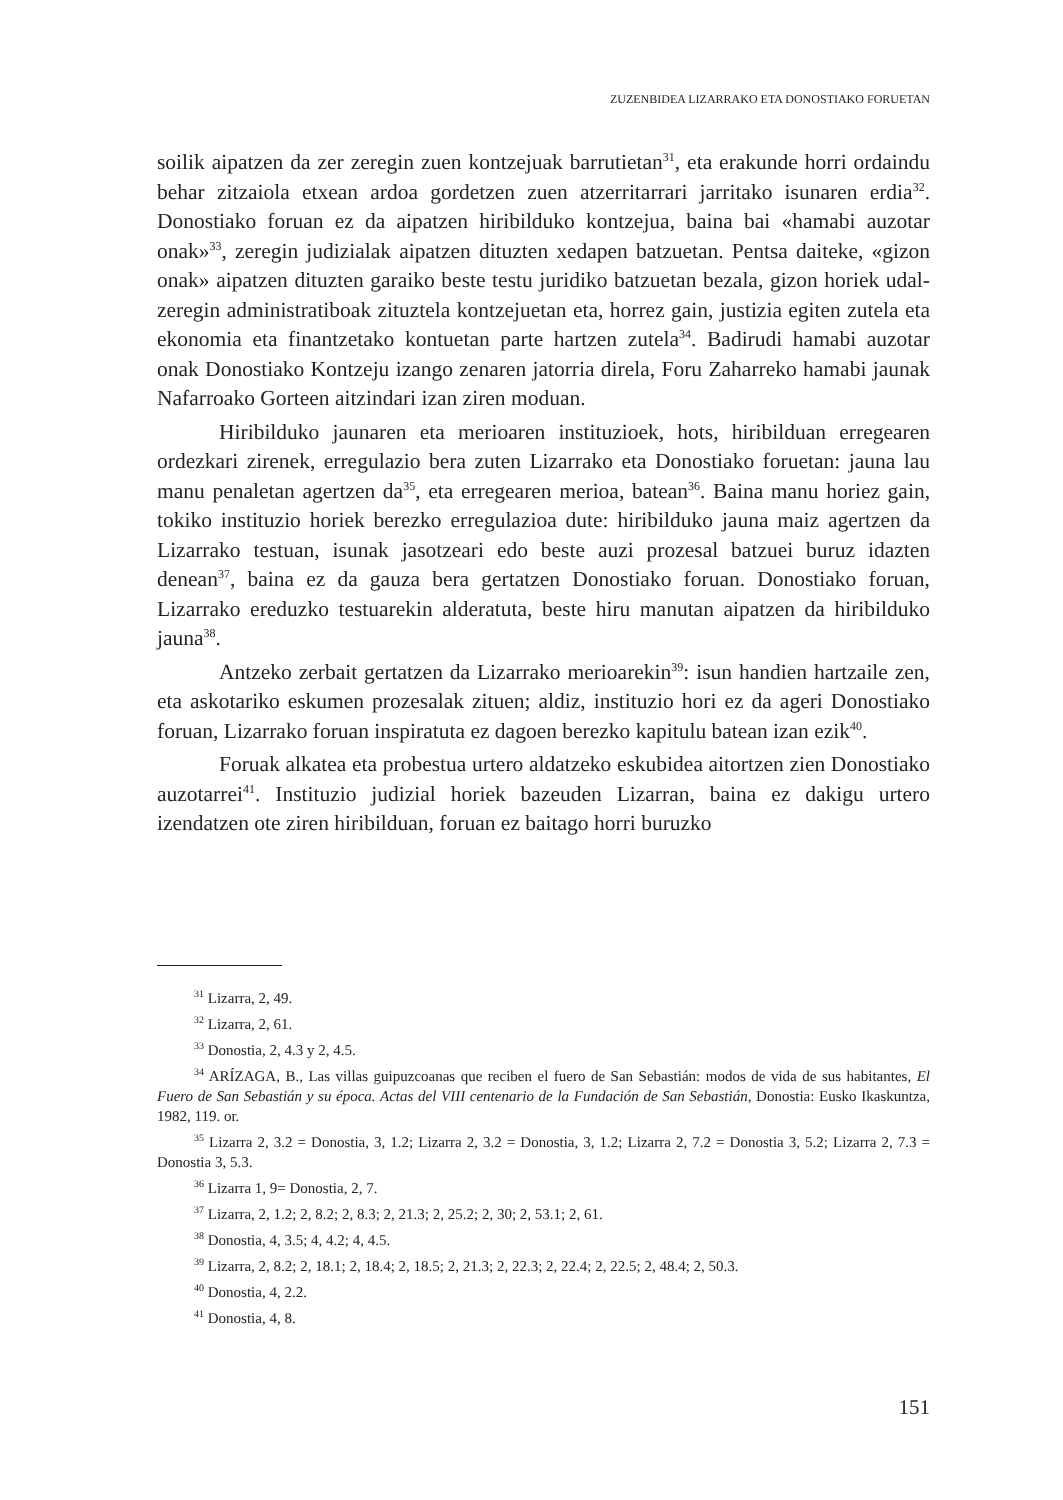ZUZENBIDEA LIZARRAKO ETA DONOSTIAKO FORUETAN
soilik aipatzen da zer zeregin zuen kontzejuak barrutietan<sup>31</sup>, eta erakunde horri ordaindu behar zitzaiola etxean ardoa gordetzen zuen atzerritarrari jarritako isunaren erdia<sup>32</sup>. Donostiako foruan ez da aipatzen hiribilduko kontzejua, baina bai «hamabi auzotar onak»<sup>33</sup>, zeregin judizialak aipatzen dituzten xedapen batzuetan. Pentsa daiteke, «gizon onak» aipatzen dituzten garaiko beste testu juridiko batzuetan bezala, gizon horiek udal-zeregin administratiboak zituztela kontzejuetan eta, horrez gain, justizia egiten zutela eta ekonomia eta finantzetako kontuetan parte hartzen zutela<sup>34</sup>. Badirudi hamabi auzotar onak Donostiako Kontzeju izango zenaren jatorria direla, Foru Zaharreko hamabi jaunak Nafarroako Gorteen aitzindari izan ziren moduan.
Hiribilduko jaunaren eta merioaren instituzioek, hots, hiribilduan erregearen ordezkari zirenek, erregulazio bera zuten Lizarrako eta Donostiako foruetan: jauna lau manu penaletan agertzen da<sup>35</sup>, eta erregearen merioa, batean<sup>36</sup>. Baina manu horiez gain, tokiko instituzio horiek berezko erregulazioa dute: hiribilduko jauna maiz agertzen da Lizarrako testuan, isunak jasotzeari edo beste auzi prozesal batzuei buruz idazten denean<sup>37</sup>, baina ez da gauza bera gertatzen Donostiako foruan. Donostiako foruan, Lizarrako ereduzko testuarekin alderatuta, beste hiru manutan aipatzen da hiribilduko jauna<sup>38</sup>.
Antzeko zerbait gertatzen da Lizarrako merioarekin<sup>39</sup>: isun handien hartzaile zen, eta askotariko eskumen prozesalak zituen; aldiz, instituzio hori ez da ageri Donostiako foruan, Lizarrako foruan inspiratuta ez dagoen berezko kapitulu batean izan ezik<sup>40</sup>.
Foruak alkatea eta probestua urtero aldatzeko eskubidea aitortzen zien Donostiako auzotarrei<sup>41</sup>. Instituzio judizial horiek bazeuden Lizarran, baina ez dakigu urtero izendatzen ote ziren hiribilduan, foruan ez baitago horri buruzko
<sup>31</sup> Lizarra, 2, 49.
<sup>32</sup> Lizarra, 2, 61.
<sup>33</sup> Donostia, 2, 4.3 y 2, 4.5.
<sup>34</sup> ARÍZAGA, B., Las villas guipuzcoanas que reciben el fuero de San Sebastián: modos de vida de sus habitantes, El Fuero de San Sebastián y su época. Actas del VIII centenario de la Fundación de San Sebastián, Donostia: Eusko Ikaskuntza, 1982, 119. or.
<sup>35</sup> Lizarra 2, 3.2 = Donostia, 3, 1.2; Lizarra 2, 3.2 = Donostia, 3, 1.2; Lizarra 2, 7.2 = Donostia 3, 5.2; Lizarra 2, 7.3 = Donostia 3, 5.3.
<sup>36</sup> Lizarra 1, 9= Donostia, 2, 7.
<sup>37</sup> Lizarra, 2, 1.2; 2, 8.2; 2, 8.3; 2, 21.3; 2, 25.2; 2, 30; 2, 53.1; 2, 61.
<sup>38</sup> Donostia, 4, 3.5; 4, 4.2; 4, 4.5.
<sup>39</sup> Lizarra, 2, 8.2; 2, 18.1; 2, 18.4; 2, 18.5; 2, 21.3; 2, 22.3; 2, 22.4; 2, 22.5; 2, 48.4; 2, 50.3.
<sup>40</sup> Donostia, 4, 2.2.
<sup>41</sup> Donostia, 4, 8.
151